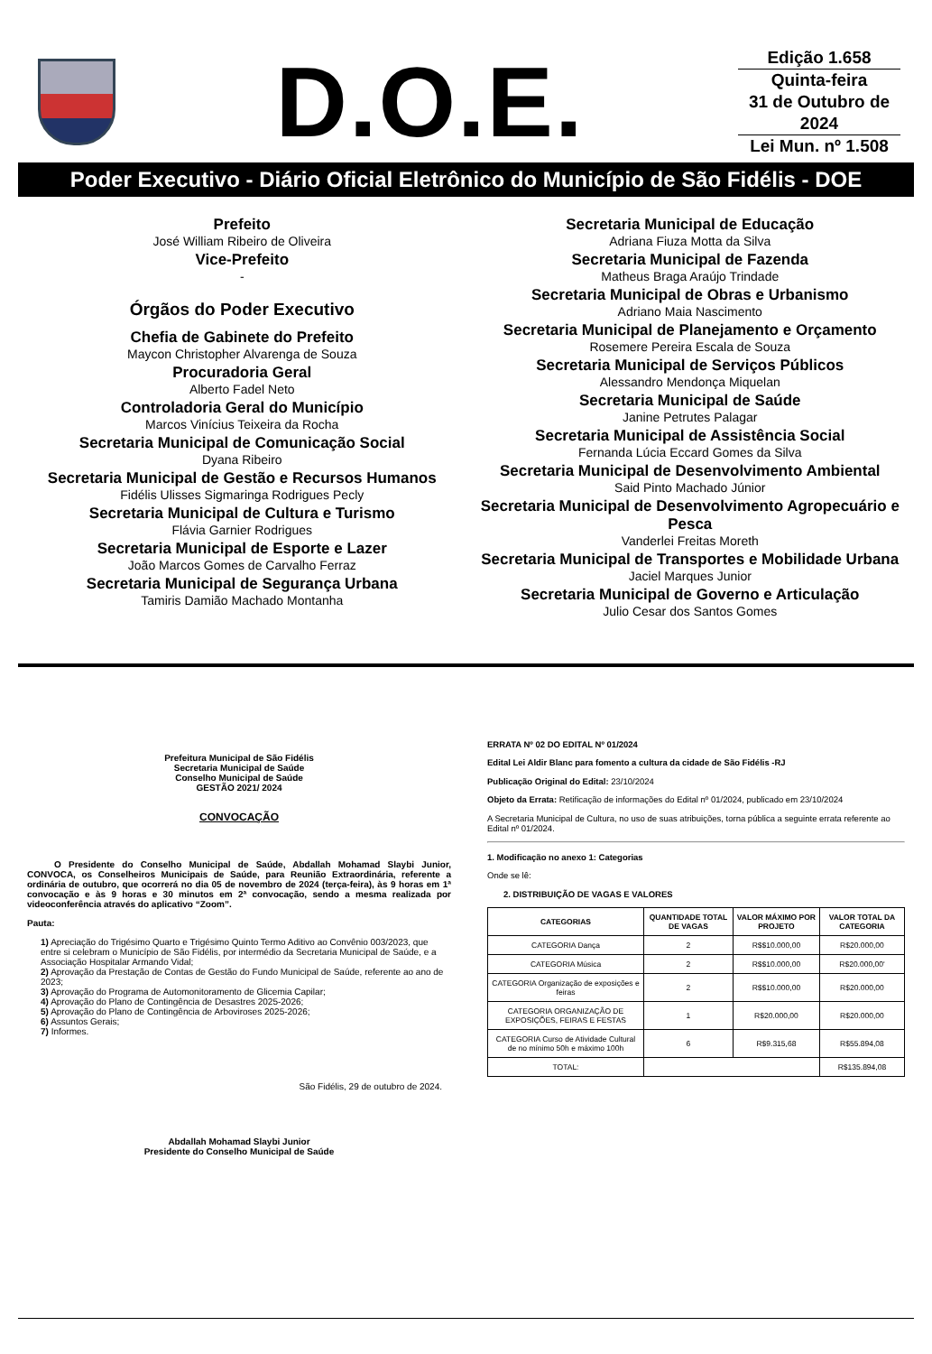D.O.E.
Edição 1.658
Quinta-feira
31 de Outubro de 2024
Lei Mun. nº 1.508
Poder Executivo - Diário Oficial Eletrônico do Município de São Fidélis - DOE
Prefeito
José William Ribeiro de Oliveira
Vice-Prefeito
-
Órgãos do Poder Executivo
Chefia de Gabinete do Prefeito
Maycon Christopher Alvarenga de Souza
Procuradoria Geral
Alberto Fadel Neto
Controladoria Geral do Município
Marcos Vinícius Teixeira da Rocha
Secretaria Municipal de Comunicação Social
Dyana Ribeiro
Secretaria Municipal de Gestão e Recursos Humanos
Fidélis Ulisses Sigmaringa Rodrigues Pecly
Secretaria Municipal de Cultura e Turismo
Flávia Garnier Rodrigues
Secretaria Municipal de Esporte e Lazer
João Marcos Gomes de Carvalho Ferraz
Secretaria Municipal de Segurança Urbana
Tamiris Damião Machado Montanha
Secretaria Municipal de Educação
Adriana Fiuza Motta da Silva
Secretaria Municipal de Fazenda
Matheus Braga Araújo Trindade
Secretaria Municipal de Obras e Urbanismo
Adriano Maia Nascimento
Secretaria Municipal de Planejamento e Orçamento
Rosemere Pereira Escala de Souza
Secretaria Municipal de Serviços Públicos
Alessandro Mendonça Miquelan
Secretaria Municipal de Saúde
Janine Petrutes Palagar
Secretaria Municipal de Assistência Social
Fernanda Lúcia Eccard Gomes da Silva
Secretaria Municipal de Desenvolvimento Ambiental
Said Pinto Machado Júnior
Secretaria Municipal de Desenvolvimento Agropecuário e Pesca
Vanderlei Freitas Moreth
Secretaria Municipal de Transportes e Mobilidade Urbana
Jaciel Marques Junior
Secretaria Municipal de Governo e Articulação
Julio Cesar dos Santos Gomes
Prefeitura Municipal de São Fidélis
Secretaria Municipal de Saúde
Conselho Municipal de Saúde
GESTÃO 2021/ 2024
CONVOCAÇÃO
O Presidente do Conselho Municipal de Saúde, Abdallah Mohamad Slaybi Junior, CONVOCA, os Conselheiros Municipais de Saúde, para Reunião Extraordinária, referente a ordinária de outubro, que ocorrerá no dia 05 de novembro de 2024 (terça-feira), às 9 horas em 1ª convocação e às 9 horas e 30 minutos em 2ª convocação, sendo a mesma realizada por videoconferência através do aplicativo “Zoom”.
Pauta:
1) Apreciação do Trigésimo Quarto e Trigésimo Quinto Termo Aditivo ao Convênio 003/2023, que entre si celebram o Município de São Fidélis, por intermédio da Secretaria Municipal de Saúde, e a Associação Hospitalar Armando Vidal;
2) Aprovação da Prestação de Contas de Gestão do Fundo Municipal de Saúde, referente ao ano de 2023;
3) Aprovação do Programa de Automonitoramento de Glicemia Capilar;
4) Aprovação do Plano de Contingência de Desastres 2025-2026;
5) Aprovação do Plano de Contingência de Arboviroses 2025-2026;
6) Assuntos Gerais;
7) Informes.
São Fidélis, 29 de outubro de 2024.
Abdallah Mohamad Slaybi Junior
Presidente do Conselho Municipal de Saúde
ERRATA Nº 02 DO EDITAL Nº 01/2024
Edital Lei Aldir Blanc para fomento a cultura da cidade de São Fidélis -RJ
Publicação Original do Edital: 23/10/2024
Objeto da Errata: Retificação de informações do Edital nº 01/2024, publicado em 23/10/2024
A Secretaria Municipal de Cultura, no uso de suas atribuições, torna pública a seguinte errata referente ao Edital nº 01/2024.
1. Modificação no anexo 1: Categorias
Onde se lê:
2. DISTRIBUIÇÃO DE VAGAS E VALORES
| CATEGORIAS | QUANTIDADE TOTAL DE VAGAS | VALOR MÁXIMO POR PROJETO | VALOR TOTAL DA CATEGORIA |
| --- | --- | --- | --- |
| CATEGORIA Dança | 2 | R$$10.000,00 | R$20.000,00 |
| CATEGORIA Música | 2 | R$$10.000,00 | R$20.000,00' |
| CATEGORIA Organização de exposições e feiras | 2 | R$$10.000,00 | R$20.000,00 |
| CATEGORIA ORGANIZAÇÃO DE EXPOSIÇÕES, FEIRAS E FESTAS | 1 | R$20.000,00 | R$20.000,00 |
| CATEGORIA Curso de Atividade Cultural de no mínimo 50h e máximo 100h | 6 | R$9.315,68 | R$55.894,08 |
| TOTAL: | | | R$135.894,08 |